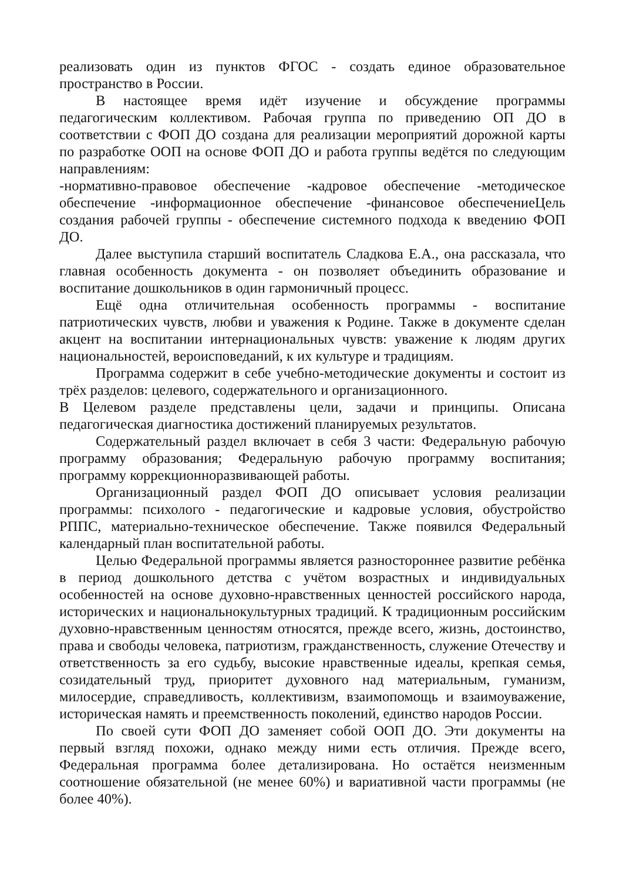реализовать один из пунктов ФГОС - создать единое образовательное пространство в России.
В настоящее время идёт изучение и обсуждение программы педагогическим коллективом. Рабочая группа по приведению ОП ДО в соответствии с ФОП ДО создана для реализации мероприятий дорожной карты по разработке ООП на основе ФОП ДО и работа группы ведётся по следующим направлениям:
-нормативно-правовое обеспечение -кадровое обеспечение -методическое обеспечение -информационное обеспечение -финансовое обеспечениеЦель создания рабочей группы - обеспечение системного подхода к введению ФОП ДО.
Далее выступила старший воспитатель Сладкова Е.А., она рассказала, что главная особенность документа - он позволяет объединить образование и воспитание дошкольников в один гармоничный процесс.
Ещё одна отличительная особенность программы - воспитание патриотических чувств, любви и уважения к Родине. Также в документе сделан акцент на воспитании интернациональных чувств: уважение к людям других национальностей, вероисповеданий, к их культуре и традициям.
Программа содержит в себе учебно-методические документы и состоит из трёх разделов: целевого, содержательного и организационного.
В Целевом разделе представлены цели, задачи и принципы. Описана педагогическая диагностика достижений планируемых результатов.
Содержательный раздел включает в себя 3 части: Федеральную рабочую программу образования; Федеральную рабочую программу воспитания; программу коррекционноразвивающей работы.
Организационный раздел ФОП ДО описывает условия реализации программы: психолого - педагогические и кадровые условия, обустройство РППС, материально-техническое обеспечение. Также появился Федеральный календарный план воспитательной работы.
Целью Федеральной программы является разностороннее развитие ребёнка в период дошкольного детства с учётом возрастных и индивидуальных особенностей на основе духовно-нравственных ценностей российского народа, исторических и национальнокультурных традиций. К традиционным российским духовно-нравственным ценностям относятся, прежде всего, жизнь, достоинство, права и свободы человека, патриотизм, гражданственность, служение Отечеству и ответственность за его судьбу, высокие нравственные идеалы, крепкая семья, созидательный труд, приоритет духовного над материальным, гуманизм, милосердие, справедливость, коллективизм, взаимопомощь и взаимоуважение, историческая намять и преемственность поколений, единство народов России.
По своей сути ФОП ДО заменяет собой ООП ДО. Эти документы на первый взгляд похожи, однако между ними есть отличия. Прежде всего, Федеральная программа более детализирована. Но остаётся неизменным соотношение обязательной (не менее 60%) и вариативной части программы (не более 40%).